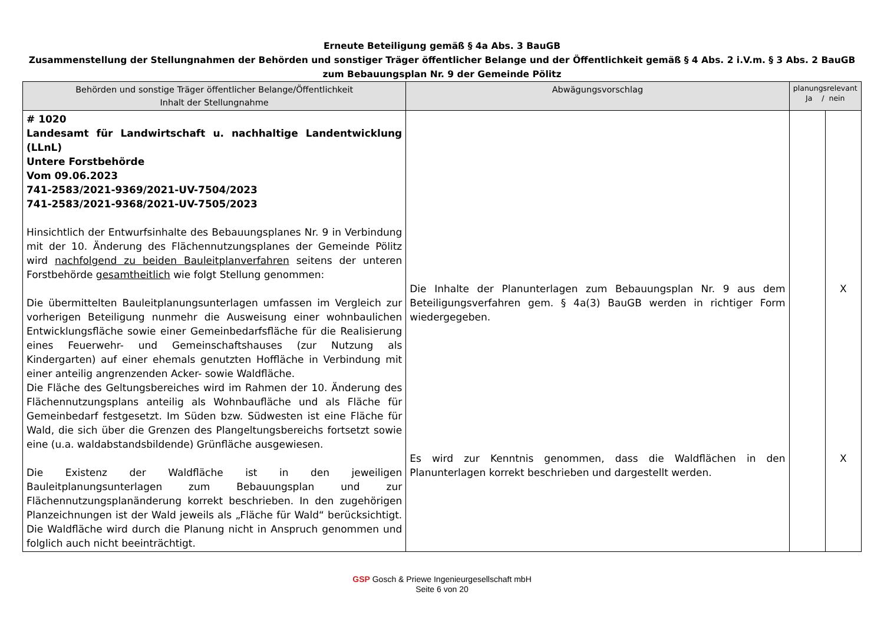Erneute Beteiligung gemäß § 4a Abs. 3 BauGB
Zusammenstellung der Stellungnahmen der Behörden und sonstiger Träger öffentlicher Belange und der Öffentlichkeit gemäß § 4 Abs. 2 i.V.m. § 3 Abs. 2 BauGB
zum Bebauungsplan Nr. 9 der Gemeinde Pölitz
| Behörden und sonstige Träger öffentlicher Belange/Öffentlichkeit Inhalt der Stellungnahme | Abwägungsvorschlag | planungsrelevant Ja / nein | |
| --- | --- | --- | --- |
| # 1020 Landesamt für Landwirtschaft u. nachhaltige Landentwicklung (LLnL) Untere Forstbehörde Vom 09.06.2023 741-2583/2021-9369/2021-UV-7504/2023 741-2583/2021-9368/2021-UV-7505/2023 Hinsichtlich der Entwurfsinhalte des Bebauungsplanes Nr. 9 in Verbindung mit der 10. Änderung des Flächennutzungsplanes der Gemeinde Pölitz wird nachfolgend zu beiden Bauleitplanverfahren seitens der unteren Forstbehörde gesamtheitlich wie folgt Stellung genommen: Die übermittelten Bauleitplanungsunterlagen umfassen im Vergleich zur vorherigen Beteiligung nunmehr die Ausweisung einer wohnbaulichen Entwicklungsfläche sowie einer Gemeinbedarfsfläche für die Realisierung eines Feuerwehr- und Gemeinschaftshauses (zur Nutzung als Kindergarten) auf einer ehemals genutzten Hoffläche in Verbindung mit einer anteilig angrenzenden Acker- sowie Waldfläche. Die Fläche des Geltungsbereiches wird im Rahmen der 10. Änderung des Flächennutzungsplans anteilig als Wohnbaufläche und als Fläche für Gemeinbedarf festgesetzt. Im Süden bzw. Südwesten ist eine Fläche für Wald, die sich über die Grenzen des Plangeltungsbereichs fortsetzt sowie eine (u.a. waldabstandsbildende) Grünfläche ausgewiesen. Die Existenz der Waldfläche ist in den jeweiligen Bauleitplanungsunterlagen zum Bebauungsplan und zur Flächennutzungsplanänderung korrekt beschrieben. In den zugehörigen Planzeichnungen ist der Wald jeweils als „Fläche für Wald“ berücksichtigt. Die Waldfläche wird durch die Planung nicht in Anspruch genommen und folglich auch nicht beeinträchtigt. | Die Inhalte der Planunterlagen zum Bebauungsplan Nr. 9 aus dem Beteiligungsverfahren gem. § 4a(3) BauGB werden in richtiger Form wiedergegeben. Es wird zur Kenntnis genommen, dass die Waldflächen in den Planunterlagen korrekt beschrieben und dargestellt werden. | | X X |
GSP Gosch & Priewe Ingenieurgesellschaft mbH
Seite 6 von 20